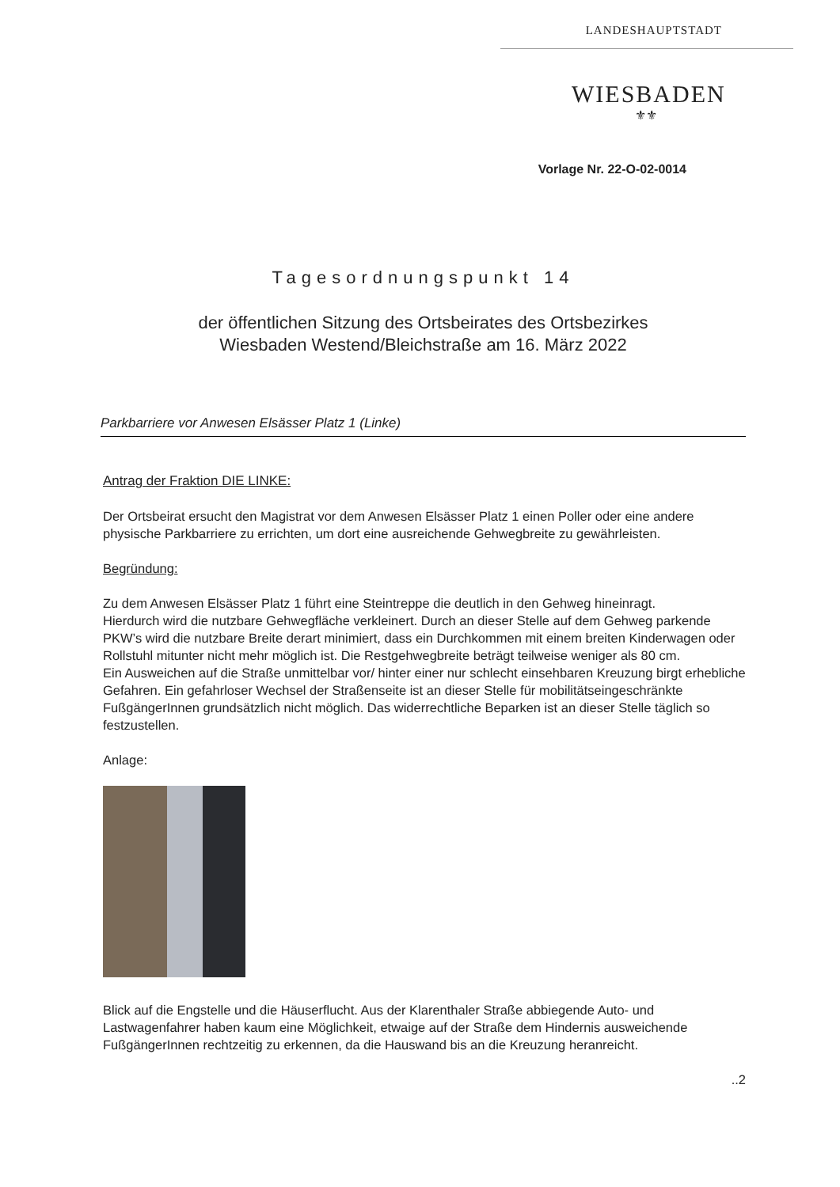LANDESHAUPTSTADT
WIESBADEN
⚜⚜
Vorlage Nr. 22-O-02-0014
Tagesordnungspunkt 14
der öffentlichen Sitzung des Ortsbeirates des Ortsbezirkes
Wiesbaden Westend/Bleichstraße am 16. März 2022
Parkbarriere vor Anwesen Elsässer Platz 1 (Linke)
Antrag der Fraktion DIE LINKE:
Der Ortsbeirat ersucht den Magistrat vor dem Anwesen Elsässer Platz 1 einen Poller oder eine andere physische Parkbarriere zu errichten, um dort eine ausreichende Gehwegbreite zu gewährleisten.
Begründung:
Zu dem Anwesen Elsässer Platz 1 führt eine Steintreppe die deutlich in den Gehweg hineinragt.
Hierdurch wird die nutzbare Gehwegfläche verkleinert. Durch an dieser Stelle auf dem Gehweg parkende PKW’s wird die nutzbare Breite derart minimiert, dass ein Durchkommen mit einem breiten Kinderwagen oder Rollstuhl mitunter nicht mehr möglich ist. Die Restgehwegbreite beträgt teilweise weniger als 80 cm.
Ein Ausweichen auf die Straße unmittelbar vor/ hinter einer nur schlecht einsehbaren Kreuzung birgt erhebliche Gefahren. Ein gefahrloser Wechsel der Straßenseite ist an dieser Stelle für mobilitätseingeschränkte FußgängerInnen grundsätzlich nicht möglich. Das widerrechtliche Beparken ist an dieser Stelle täglich so festzustellen.
Anlage:
Blick auf die Engstelle und die Häuserflucht. Aus der Klarenthaler Straße abbiegende Auto- und Lastwagenfahrer haben kaum eine Möglichkeit, etwaige auf der Straße dem Hindernis ausweichende FußgängerInnen rechtzeitig zu erkennen, da die Hauswand bis an die Kreuzung heranreicht.
..2